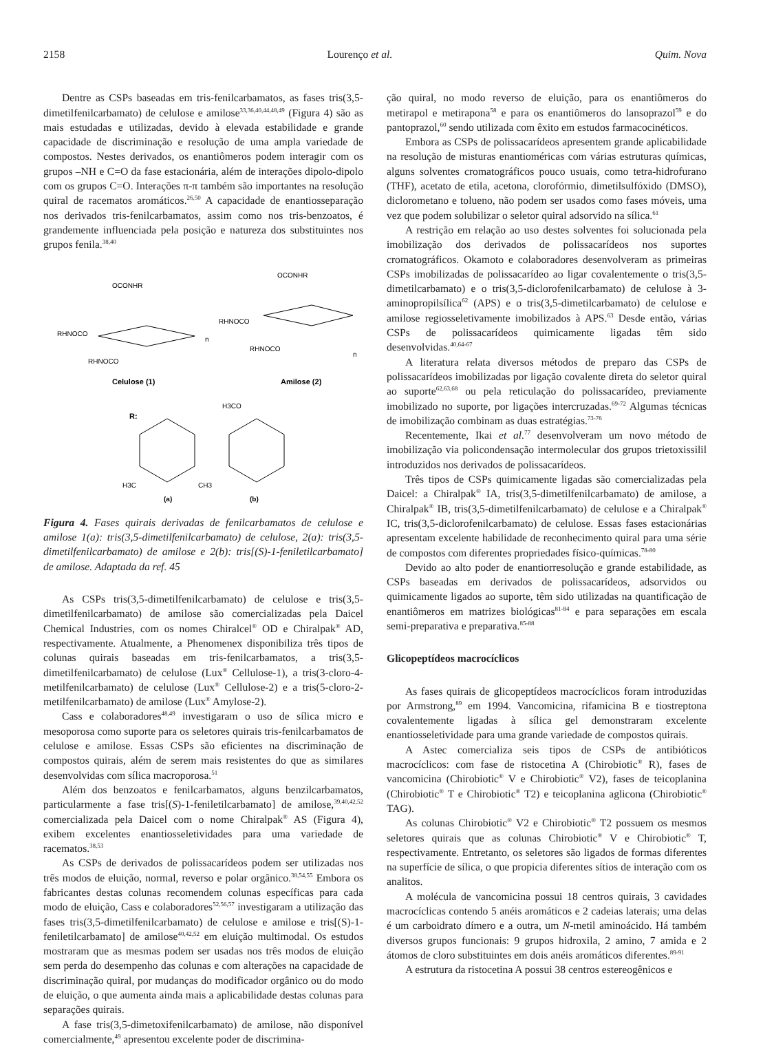2158 Lourenço et al. Quim. Nova
Dentre as CSPs baseadas em tris-fenilcarbamatos, as fases tris(3,5-dimetilfenilcarbamato) de celulose e amilose<sup>33,36,40,44,48,49</sup> (Figura 4) são as mais estudadas e utilizadas, devido à elevada estabilidade e grande capacidade de discriminação e resolução de uma ampla variedade de compostos. Nestes derivados, os enantiômeros podem interagir com os grupos –NH e C=O da fase estacionária, além de interações dipolo-dipolo com os grupos C=O. Interações π-π também são importantes na resolução quiral de racematos aromáticos.<sup>26,50</sup> A capacidade de enantiosseparação nos derivados tris-fenilcarbamatos, assim como nos tris-benzoatos, é grandemente influenciada pela posição e natureza dos substituintes nos grupos fenila.<sup>38,40</sup>
OCONHR
RHNOCO
RHNOCO
n
Celulose (1)
OCONHR
RHNOCO
RHNOCO
n
Amilose (2)
R:
H3CO
H3C
CH3
(a)
(b)
Figura 4. Fases quirais derivadas de fenilcarbamatos de celulose e amilose 1(a): tris(3,5-dimetilfenilcarbamato) de celulose, 2(a): tris(3,5-dimetilfenilcarbamato) de amilose e 2(b): tris[(S)-1-feniletilcarbamato] de amilose. Adaptada da ref. 45
As CSPs tris(3,5-dimetilfenilcarbamato) de celulose e tris(3,5-dimetilfenilcarbamato) de amilose são comercializadas pela Daicel Chemical Industries, com os nomes Chiralcel<sup>®</sup> OD e Chiralpak<sup>®</sup> AD, respectivamente. Atualmente, a Phenomenex disponibiliza três tipos de colunas quirais baseadas em tris-fenilcarbamatos, a tris(3,5-dimetilfenilcarbamato) de celulose (Lux<sup>®</sup> Cellulose-1), a tris(3-cloro-4-metilfenilcarbamato) de celulose (Lux<sup>®</sup> Cellulose-2) e a tris(5-cloro-2-metilfenilcarbamato) de amilose (Lux<sup>®</sup> Amylose-2).
Cass e colaboradores<sup>48,49</sup> investigaram o uso de sílica micro e mesoporosa como suporte para os seletores quirais tris-fenilcarbamatos de celulose e amilose. Essas CSPs são eficientes na discriminação de compostos quirais, além de serem mais resistentes do que as similares desenvolvidas com sílica macroporosa.<sup>51</sup>
Além dos benzoatos e fenilcarbamatos, alguns benzilcarbamatos, particularmente a fase tris[(S)-1-feniletilcarbamato] de amilose,<sup>39,40,42,52</sup> comercializada pela Daicel com o nome Chiralpak<sup>®</sup> AS (Figura 4), exibem excelentes enantiosseletividades para uma variedade de racematos.<sup>38,53</sup>
As CSPs de derivados de polissacarídeos podem ser utilizadas nos três modos de eluição, normal, reverso e polar orgânico.<sup>38,54,55</sup> Embora os fabricantes destas colunas recomendem colunas específicas para cada modo de eluição, Cass e colaboradores<sup>52,56,57</sup> investigaram a utilização das fases tris(3,5-dimetilfenilcarbamato) de celulose e amilose e tris[(S)-1-feniletilcarbamato] de amilose<sup>40,42,52</sup> em eluição multimodal. Os estudos mostraram que as mesmas podem ser usadas nos três modos de eluição sem perda do desempenho das colunas e com alterações na capacidade de discriminação quiral, por mudanças do modificador orgânico ou do modo de eluição, o que aumenta ainda mais a aplicabilidade destas colunas para separações quirais.
A fase tris(3,5-dimetoxifenilcarbamato) de amilose, não disponível comercialmente,<sup>49</sup> apresentou excelente poder de discrimina-
ção quiral, no modo reverso de eluição, para os enantiômeros do metirapol e metirapona<sup>58</sup> e para os enantiômeros do lansoprazol<sup>59</sup> e do pantoprazol,<sup>60</sup> sendo utilizada com êxito em estudos farmacocinéticos.
Embora as CSPs de polissacarídeos apresentem grande aplicabilidade na resolução de misturas enantioméricas com várias estruturas químicas, alguns solventes cromatográficos pouco usuais, como tetra-hidrofurano (THF), acetato de etila, acetona, clorofórmio, dimetilsulfóxido (DMSO), diclorometano e tolueno, não podem ser usados como fases móveis, uma vez que podem solubilizar o seletor quiral adsorvido na sílica.<sup>61</sup>
A restrição em relação ao uso destes solventes foi solucionada pela imobilização dos derivados de polissacarídeos nos suportes cromatográficos. Okamoto e colaboradores desenvolveram as primeiras CSPs imobilizadas de polissacarídeo ao ligar covalentemente o tris(3,5-dimetilcarbamato) e o tris(3,5-diclorofenilcarbamato) de celulose à 3-aminopropilsílica<sup>62</sup> (APS) e o tris(3,5-dimetilcarbamato) de celulose e amilose regiosseletivamente imobilizados à APS.<sup>63</sup> Desde então, várias CSPs de polissacarídeos quimicamente ligadas têm sido desenvolvidas.<sup>40,64-67</sup>
A literatura relata diversos métodos de preparo das CSPs de polissacarídeos imobilizadas por ligação covalente direta do seletor quiral ao suporte<sup>62,63,68</sup> ou pela reticulação do polissacarídeo, previamente imobilizado no suporte, por ligações intercruzadas.<sup>69-72</sup> Algumas técnicas de imobilização combinam as duas estratégias.<sup>73-76</sup>
Recentemente, Ikai et al.<sup>77</sup> desenvolveram um novo método de imobilização via policondensação intermolecular dos grupos trietoxissilil introduzidos nos derivados de polissacarídeos.
Três tipos de CSPs quimicamente ligadas são comercializadas pela Daicel: a Chiralpak<sup>®</sup> IA, tris(3,5-dimetilfenilcarbamato) de amilose, a Chiralpak<sup>®</sup> IB, tris(3,5-dimetilfenilcarbamato) de celulose e a Chiralpak<sup>®</sup> IC, tris(3,5-diclorofenilcarbamato) de celulose. Essas fases estacionárias apresentam excelente habilidade de reconhecimento quiral para uma série de compostos com diferentes propriedades físico-químicas.<sup>78-80</sup>
Devido ao alto poder de enantiorresolução e grande estabilidade, as CSPs baseadas em derivados de polissacarídeos, adsorvidos ou quimicamente ligados ao suporte, têm sido utilizadas na quantificação de enantiômeros em matrizes biológicas<sup>81-84</sup> e para separações em escala semi-preparativa e preparativa.<sup>85-88</sup>
Glicopeptídeos macrocíclicos
As fases quirais de glicopeptídeos macrocíclicos foram introduzidas por Armstrong,<sup>89</sup> em 1994. Vancomicina, rifamicina B e tiostreptona covalentemente ligadas à sílica gel demonstraram excelente enantiosseletividade para uma grande variedade de compostos quirais.
A Astec comercializa seis tipos de CSPs de antibióticos macrocíclicos: com fase de ristocetina A (Chirobiotic<sup>®</sup> R), fases de vancomicina (Chirobiotic<sup>®</sup> V e Chirobiotic<sup>®</sup> V2), fases de teicoplanina (Chirobiotic<sup>®</sup> T e Chirobiotic<sup>®</sup> T2) e teicoplanina aglicona (Chirobiotic<sup>®</sup> TAG).
As colunas Chirobiotic<sup>®</sup> V2 e Chirobiotic<sup>®</sup> T2 possuem os mesmos seletores quirais que as colunas Chirobiotic<sup>®</sup> V e Chirobiotic<sup>®</sup> T, respectivamente. Entretanto, os seletores são ligados de formas diferentes na superfície de sílica, o que propicia diferentes sítios de interação com os analitos.
A molécula de vancomicina possui 18 centros quirais, 3 cavidades macrocíclicas contendo 5 anéis aromáticos e 2 cadeias laterais; uma delas é um carboidrato dímero e a outra, um N-metil aminoácido. Há também diversos grupos funcionais: 9 grupos hidroxila, 2 amino, 7 amida e 2 átomos de cloro substituintes em dois anéis aromáticos diferentes.<sup>89-91</sup>
A estrutura da ristocetina A possui 38 centros estereogênicos e